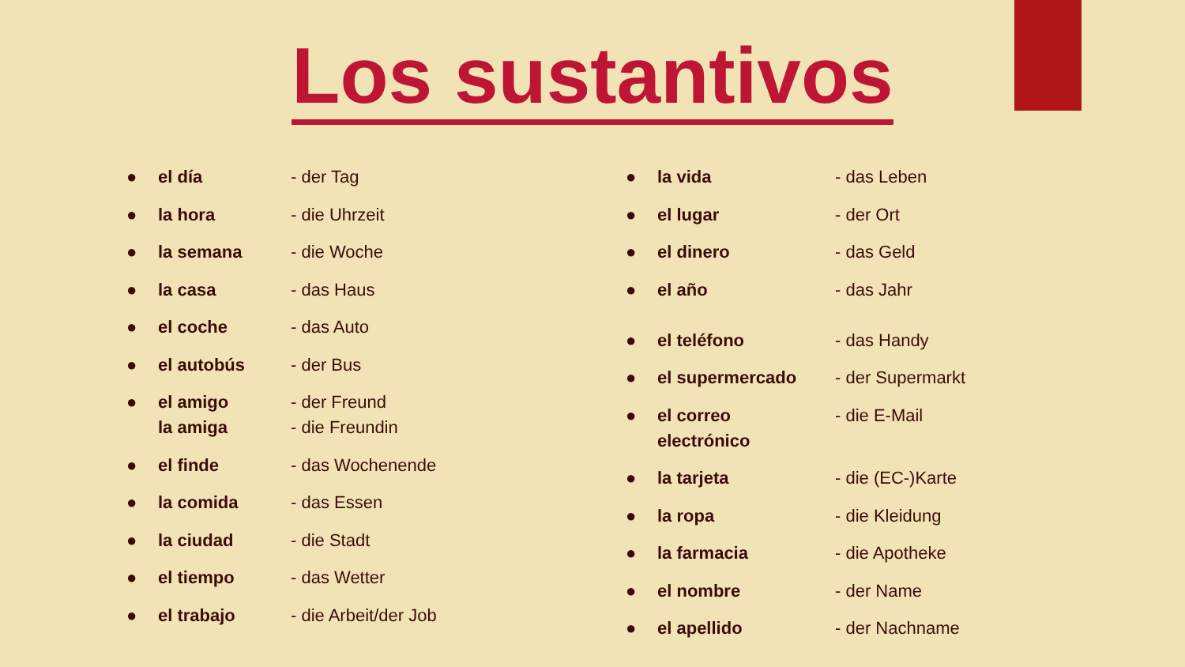Los sustantivos
● el día - der Tag
● la hora - die Uhrzeit
● la semana - die Woche
● la casa - das Haus
● el coche - das Auto
● el autobús - der Bus
● el amigo
la amiga - der Freund
- die Freundin
● el finde - das Wochenende
● la comida - das Essen
● la ciudad - die Stadt
● el tiempo - das Wetter
● el trabajo - die Arbeit/der Job
● la vida - das Leben
● el lugar - der Ort
● el dinero - das Geld
● el año - das Jahr
● el teléfono - das Handy
● el supermercado - der Supermarkt
● el correo
electrónico - die E-Mail
● la tarjeta - die (EC-)Karte
● la ropa - die Kleidung
● la farmacia - die Apotheke
● el nombre - der Name
● el apellido - der Nachname